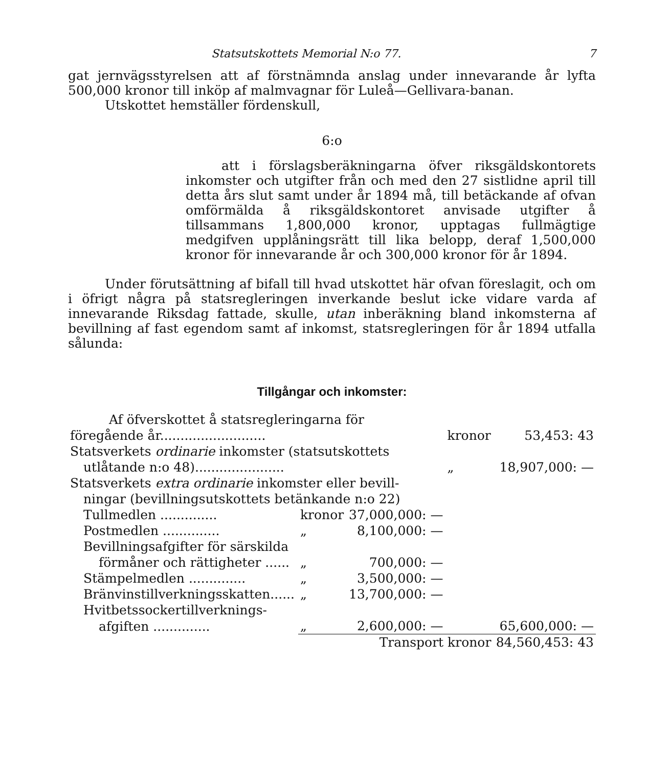Statsutskottets Memorial N:o 77. 7
gat jernvägsstyrelsen att af förstnämnda anslag under innevarande år lyfta 500,000 kronor till inköp af malmvagnar för Luleå—Gellivara-banan.
Utskottet hemställer fördenskull,
6:o
att i förslagsberäkningarna öfver riksgäldskontorets inkomster och utgifter från och med den 27 sistlidne april till detta års slut samt under år 1894 må, till betäckande af ofvan omförmälda å riksgäldskontoret anvisade utgifter å tillsammans 1,800,000 kronor, upptagas fullmägtige medgifven upplåningsrätt till lika belopp, deraf 1,500,000 kronor för innevarande år och 300,000 kronor för år 1894.
Under förutsättning af bifall till hvad utskottet här ofvan föreslagit, och om i öfrigt några på statsregleringen inverkande beslut icke vidare varda af innevarande Riksdag fattade, skulle, utan inberäkning bland inkomsterna af bevillning af fast egendom samt af inkomst, statsregleringen för år 1894 utfalla sålunda:
Tillgångar och inkomster:
| Af öfverskottet å statsregleringarna för | | | | |
| föregående år.......................... | | | kronor | 53,453: 43 |
| Statsverkets ordinarie inkomster (statsutskottets | | | | |
| utlåtande n:o 48)...................... | | | „ | 18,907,000: — |
| Statsverkets extra ordinarie inkomster eller bevill- | | | | |
| ningar (bevillningsutskottets betänkande n:o 22) | | | | |
| Tullmedlen .............. | kronor | 37,000,000: — | | |
| Postmedlen .............. | „ | 8,100,000: — | | |
| Bevillningsafgifter för särskilda | | | | |
| förmåner och rättigheter ...... | „ | 700,000: — | | |
| Stämpelmedlen .............. | „ | 3,500,000: — | | |
| Bränvinstillverkningsskatten...... | „ | 13,700,000: — | | |
| Hvitbetssockertillverknings- | | | | |
| afgiften .............. | „ | 2,600,000: — | | 65,600,000: — |
| | Transport kronor | | | 84,560,453: 43 |